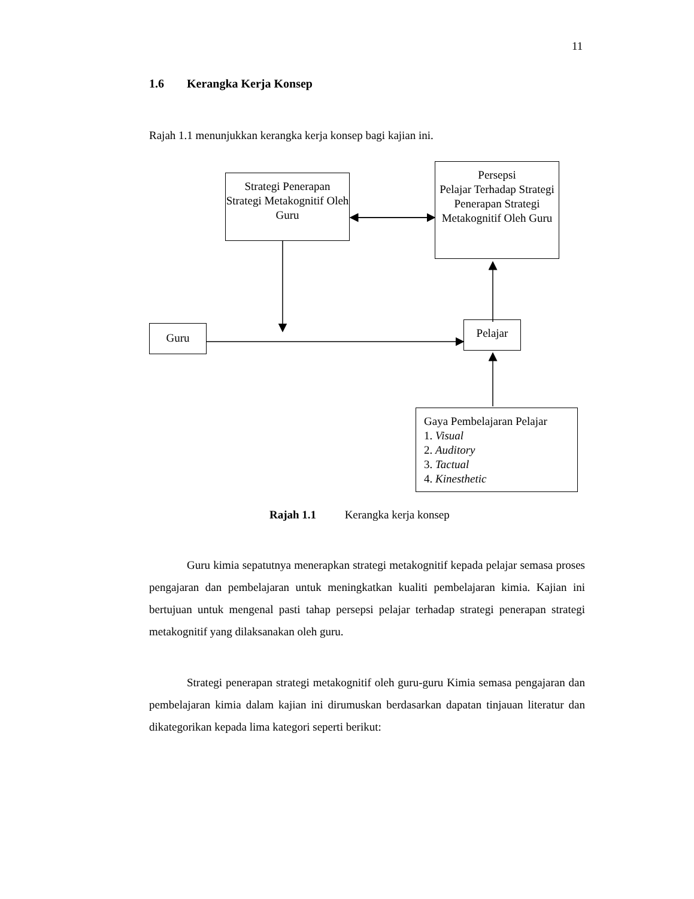11
1.6 Kerangka Kerja Konsep
Rajah 1.1 menunjukkan kerangka kerja konsep bagi kajian ini.
Strategi Penerapan Strategi Metakognitif Oleh Guru
Persepsi
Pelajar Terhadap Strategi Penerapan Strategi Metakognitif Oleh Guru
Guru Pelajar
Gaya Pembelajaran Pelajar
1. Visual
2. Auditory
3. Tactual
4. Kinesthetic
Rajah 1.1 Kerangka kerja konsep
Guru kimia sepatutnya menerapkan strategi metakognitif kepada pelajar semasa proses pengajaran dan pembelajaran untuk meningkatkan kualiti pembelajaran kimia. Kajian ini bertujuan untuk mengenal pasti tahap persepsi pelajar terhadap strategi penerapan strategi metakognitif yang dilaksanakan oleh guru.
Strategi penerapan strategi metakognitif oleh guru-guru Kimia semasa pengajaran dan pembelajaran kimia dalam kajian ini dirumuskan berdasarkan dapatan tinjauan literatur dan dikategorikan kepada lima kategori seperti berikut: